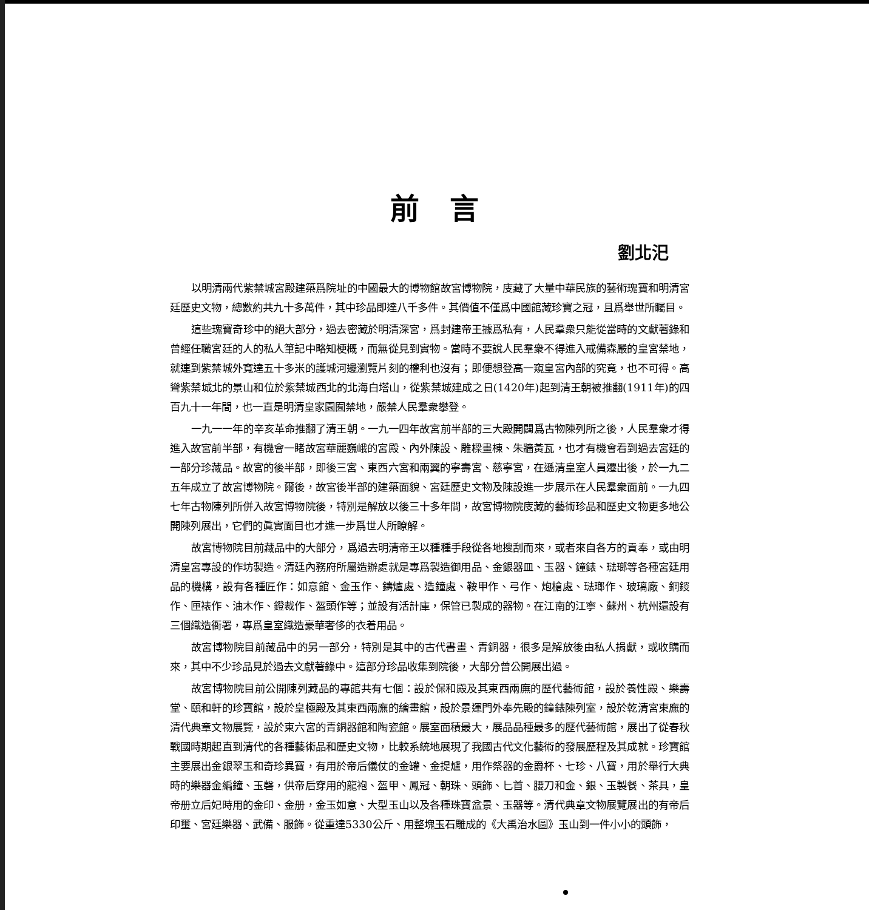前言
劉北汜
以明清兩代紫禁城宮殿建築爲院址的中國最大的博物館故宮博物院，庋藏了大量中華民族的藝術瑰寶和明清宮廷歷史文物，總數約共九十多萬件，其中珍品即達八千多件。其價值不僅爲中國館藏珍寶之冠，且爲舉世所矚目。
這些瑰寶奇珍中的絕大部分，過去密藏於明清深宮，爲封建帝王據爲私有，人民羣衆只能從當時的文獻著錄和曾經任職宮廷的人的私人筆記中略知梗概，而無從見到實物。當時不要說人民羣衆不得進入戒備森嚴的皇宮禁地，就連到紫禁城外寬達五十多米的護城河邊瀏覽片刻的權利也沒有；即便想登高一窺皇宮內部的究竟，也不可得。高聳紫禁城北的景山和位於紫禁城西北的北海白塔山，從紫禁城建成之日(1420年)起到清王朝被推翻(1911年)的四百九十一年間，也一直是明清皇家園囿禁地，嚴禁人民羣衆攀登。
一九一一年的辛亥革命推翻了清王朝。一九一四年故宮前半部的三大殿開闢爲古物陳列所之後，人民羣衆才得進入故宮前半部，有機會一睹故宮華麗巍峨的宮殿、內外陳設、雕樑畫棟、朱牆黃瓦，也才有機會看到過去宮廷的一部分珍藏品。故宮的後半部，即後三宮、東西六宮和兩翼的寧壽宮、慈寧宮，在遜清皇室人員遷出後，於一九二五年成立了故宮博物院。爾後，故宮後半部的建築面貌、宮廷歷史文物及陳設進一步展示在人民羣衆面前。一九四七年古物陳列所併入故宮博物院後，特別是解放以後三十多年間，故宮博物院庋藏的藝術珍品和歷史文物更多地公開陳列展出，它們的眞實面目也才進一步爲世人所瞭解。
故宮博物院目前藏品中的大部分，爲過去明清帝王以種種手段從各地搜刮而來，或者來自各方的貢奉，或由明清皇宮專設的作坊製造。清廷內務府所屬造辦處就是專爲製造御用品、金銀器皿、玉器、鐘錶、琺瑯等各種宮廷用品的機構，設有各種匠作：如意館、金玉作、鑄爐處、造鐘處、鞍甲作、弓作、炮槍處、琺瑯作、玻璃廠、銅鋄作、匣裱作、油木作、鐙裁作、盔頭作等；並設有活計庫，保管已製成的器物。在江南的江寧、蘇州、杭州還設有三個織造衙署，專爲皇室織造豪華奢侈的衣着用品。
故宮博物院目前藏品中的另一部分，特別是其中的古代書畫、青銅器，很多是解放後由私人捐獻，或收購而來，其中不少珍品見於過去文獻著錄中。這部分珍品收集到院後，大部分曾公開展出過。
故宮博物院目前公開陳列藏品的專館共有七個：設於保和殿及其東西兩廡的歷代藝術館，設於養性殿、樂壽堂、頤和軒的珍寶館，設於皇極殿及其東西兩廡的繪畫館，設於景運門外奉先殿的鐘錶陳列室，設於乾清宮東廡的清代典章文物展覽，設於東六宮的青銅器館和陶瓷館。展室面積最大，展品品種最多的歷代藝術館，展出了從春秋戰國時期起直到清代的各種藝術品和歷史文物，比較系統地展現了我國古代文化藝術的發展歷程及其成就。珍寶館主要展出金銀翠玉和奇珍異寶，有用於帝后儀仗的金罐、金提爐，用作祭器的金爵杯、七珍、八寶，用於舉行大典時的樂器金編鐘、玉磬，供帝后穿用的龍袍、盔甲、鳳冠、朝珠、頭飾、匕首、腰刀和金、銀、玉製餐、茶具，皇帝册立后妃時用的金印、金册，金玉如意、大型玉山以及各種珠寶盆景、玉器等。清代典章文物展覽展出的有帝后印璽、宮廷樂器、武備、服飾。從重達5330公斤、用整塊玉石雕成的《大禹治水圖》玉山到一件小小的頭飾，